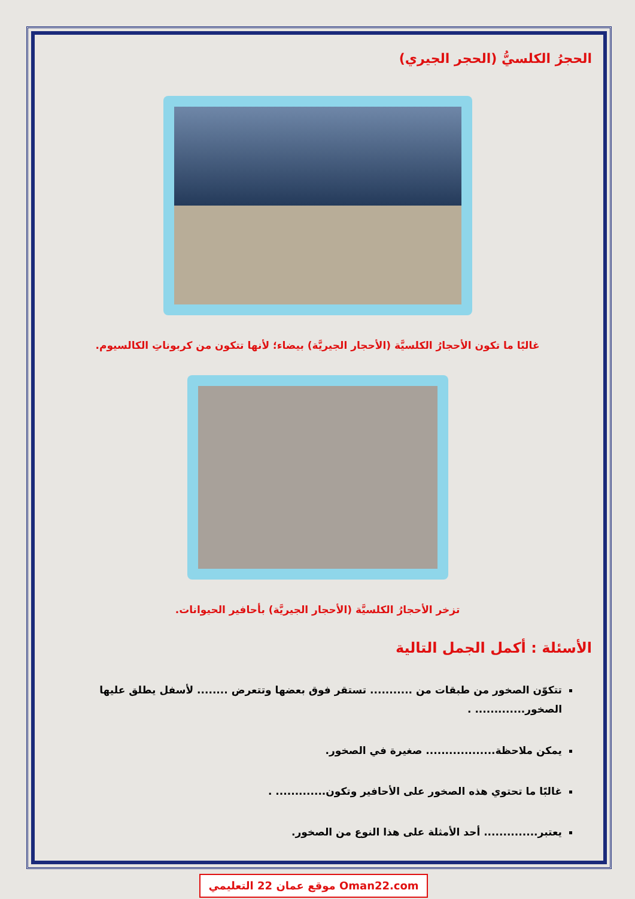الحجرُ الكلسيُّ (الحجر الجيري)
غالبًا ما تكون الأحجارُ الكلسيَّة (الأحجار الجيريَّة) بيضاء؛ لأنها تتكون من كربوناتِ الكالسيوم.
تزخر الأحجارُ الكلسيَّة (الأحجار الجيريَّة) بأحافير الحيوانات.
الأسئلة : أكمل الجمل التالية
تتكوّن الصخور من طبقات من ........... تستقر فوق بعضها وتتعرض ........ لأسفل يطلق عليها الصخور............. .
يمكن ملاحظة.................. صغيرة في الصخور.
غالبًا ما تحتوي هذه الصخور على الأحافير وتكون............. .
يعتبر.............. أحد الأمثلة على هذا النوع من الصخور.
موقع عمان 22 التعليمي Oman22.com